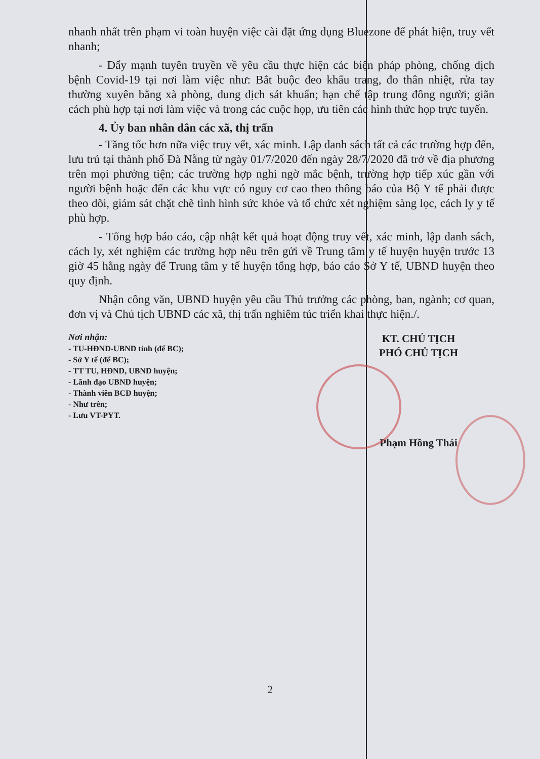nhanh nhất trên phạm vi toàn huyện việc cài đặt ứng dụng Bluezone để phát hiện, truy vết nhanh;
- Đẩy mạnh tuyên truyền về yêu cầu thực hiện các biện pháp phòng, chống dịch bệnh Covid-19 tại nơi làm việc như: Bắt buộc đeo khẩu trang, đo thân nhiệt, rửa tay thường xuyên bằng xà phòng, dung dịch sát khuẩn; hạn chế tập trung đông người; giãn cách phù hợp tại nơi làm việc và trong các cuộc họp, ưu tiên các hình thức họp trực tuyến.
4. Ủy ban nhân dân các xã, thị trấn
- Tăng tốc hơn nữa việc truy vết, xác minh. Lập danh sách tất cả các trường hợp đến, lưu trú tại thành phố Đà Nẵng từ ngày 01/7/2020 đến ngày 28/7/2020 đã trở về địa phương trên mọi phưởng tiện; các trường hợp nghi ngờ mắc bệnh, trường hợp tiếp xúc gần với người bệnh hoặc đến các khu vực có nguy cơ cao theo thông báo của Bộ Y tế phải được theo dõi, giám sát chặt chẽ tình hình sức khỏe và tổ chức xét nghiệm sàng lọc, cách ly y tế phù hợp.
- Tổng hợp báo cáo, cập nhật kết quả hoạt động truy vết, xác minh, lập danh sách, cách ly, xét nghiệm các trường hợp nêu trên gửi về Trung tâm y tế huyện huyện trước 13 giờ 45 hằng ngày để Trung tâm y tế huyện tổng hợp, báo cáo Sở Y tế, UBND huyện theo quy định.
Nhận công văn, UBND huyện yêu cầu Thủ trưởng các phòng, ban, ngành; cơ quan, đơn vị và Chủ tịch UBND các xã, thị trấn nghiêm túc triển khai thực hiện./.
Nơi nhận:
- TU-HĐND-UBND tỉnh (để BC);
- Sở Y tế (để BC);
- TT TU, HĐND, UBND huyện;
- Lãnh đạo UBND huyện;
- Thành viên BCĐ huyện;
- Như trên;
- Lưu VT-PYT.
KT. CHỦ TỊCH
PHÓ CHỦ TỊCH
Phạm Hồng Thái
2